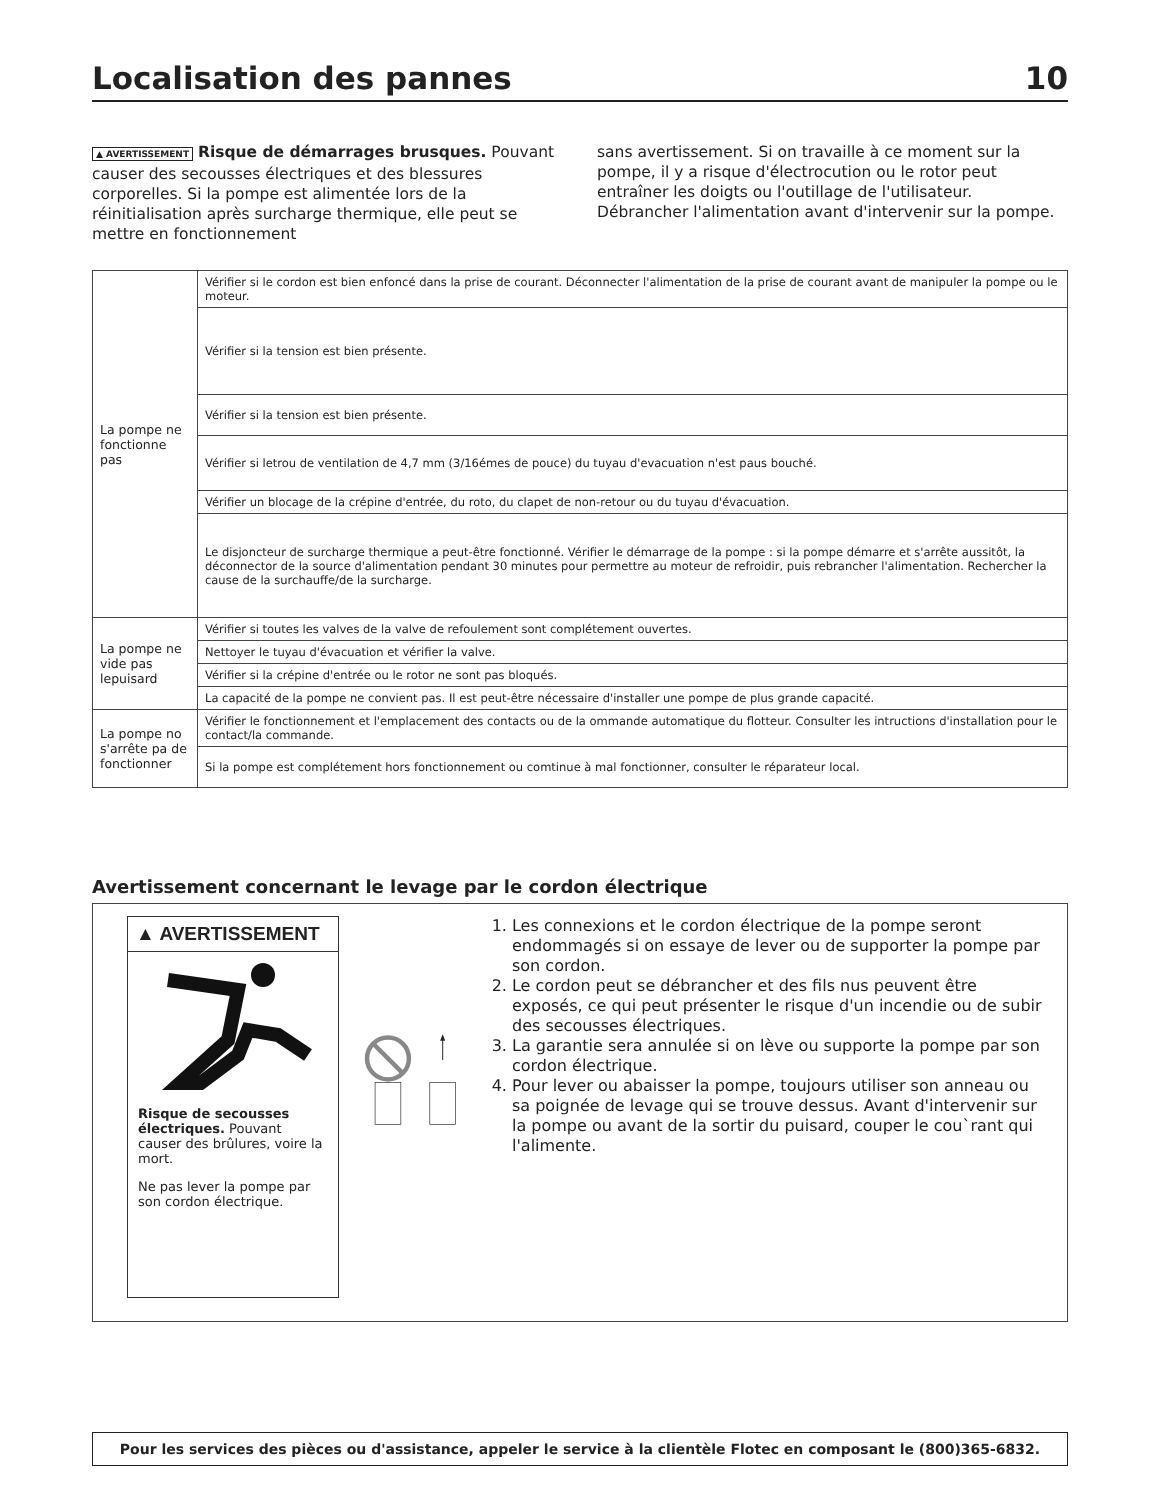Localisation des pannes 10
▲ AVERTISSEMENT Risque de démarrages brusques. Pouvant causer des secousses électriques et des blessures corporelles. Si la pompe est alimentée lors de la réinitialisation après surcharge thermique, elle peut se mettre en fonctionnement
sans avertissement. Si on travaille à ce moment sur la pompe, il y a risque d'électrocution ou le rotor peut entraîner les doigts ou l'outillage de l'utilisateur. Débrancher l'alimentation avant d'intervenir sur la pompe.
| La pompe ne fonctionne pas | Vérifier si le cordon est bien enfoncé dans la prise de courant. Déconnecter l'alimentation de la prise de courant avant de manipuler la pompe ou le moteur. |
| | Vérifier si la tension est bien présente. |
| | Vérifier si la tension est bien présente. |
| | Vérifier si letrou de ventilation de 4,7 mm (3/16émes de pouce) du tuyau d'evacuation n'est paus bouché. |
| | Vérifier un blocage de la crépine d'entrée, du roto, du clapet de non-retour ou du tuyau d'évacuation. |
| | Le disjoncteur de surcharge thermique a peut-être fonctionné. Vérifier le démarrage de la pompe : si la pompe démarre et s'arrête aussitôt, la déconnector de la source d'alimentation pendant 30 minutes pour permettre au moteur de refroidir, puis rebrancher l'alimentation. Rechercher la cause de la surchauffe/de la surcharge. |
| La pompe ne vide pas lepuisard | Vérifier si toutes les valves de la valve de refoulement sont complétement ouvertes. |
| | Nettoyer le tuyau d'évacuation et vérifier la valve. |
| | Vérifier si la crépine d'entrée ou le rotor ne sont pas bloqués. |
| | La capacité de la pompe ne convient pas. Il est peut-être nécessaire d'installer une pompe de plus grande capacité. |
| La pompe no s'arrête pa de fonctionner | Vérifier le fonctionnement et l'emplacement des contacts ou de la ommande automatique du flotteur. Consulter les intructions d'installation pour le contact/la commande. |
| | Si la pompe est complétement hors fonctionnement ou comtinue à mal fonctionner, consulter le réparateur local. |
Avertissement concernant le levage par le cordon électrique
▲ AVERTISSEMENT
Risque de secousses électriques. Pouvant causer des brûlures, voire la mort.
Ne pas lever la pompe par son cordon électrique.
1. Les connexions et le cordon électrique de la pompe seront endommagés si on essaye de lever ou de supporter la pompe par son cordon.
2. Le cordon peut se débrancher et des fils nus peuvent être exposés, ce qui peut présenter le risque d'un incendie ou de subir des secousses électriques.
3. La garantie sera annulée si on lève ou supporte la pompe par son cordon électrique.
4. Pour lever ou abaisser la pompe, toujours utiliser son anneau ou sa poignée de levage qui se trouve dessus. Avant d'intervenir sur la pompe ou avant de la sortir du puisard, couper le cou`rant qui l'alimente.
Pour les services des pièces ou d'assistance, appeler le service à la clientèle Flotec en composant le (800)365-6832.